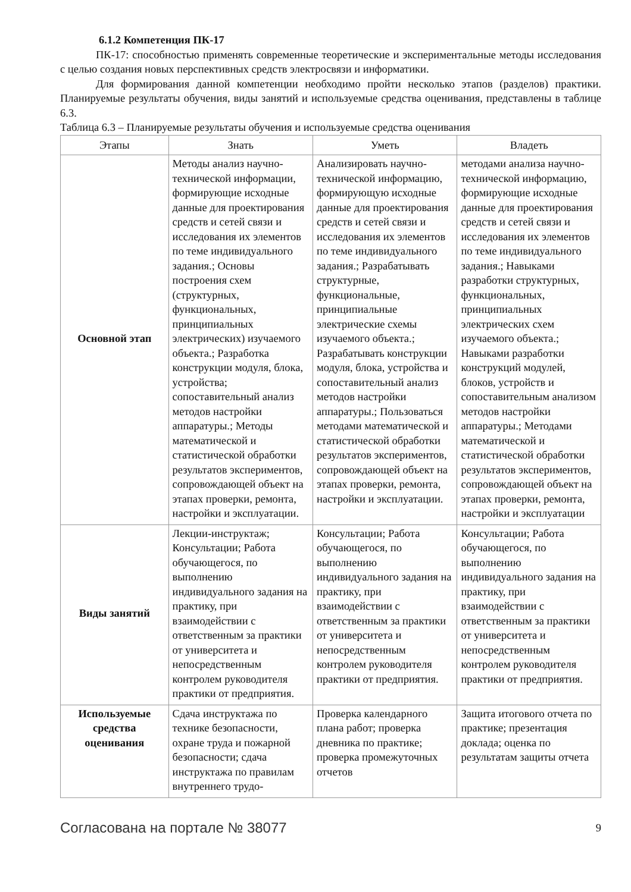6.1.2 Компетенция ПК-17
ПК-17: способностью применять современные теоретические и экспериментальные методы исследования с целью создания новых перспективных средств электросвязи и информатики.
Для формирования данной компетенции необходимо пройти несколько этапов (разделов) практики. Планируемые результаты обучения, виды занятий и используемые средства оценивания, представлены в таблице 6.3.
Таблица 6.3 – Планируемые результаты обучения и используемые средства оценивания
| Этапы | Знать | Уметь | Владеть |
| --- | --- | --- | --- |
| Основной этап | Методы анализ научно-технической информации, формирующие исходные данные для проектирования средств и сетей связи и исследования их элементов по теме индивидуального задания.; Основы построения схем (структурных, функциональных, принципиальных электрических) изучаемого объекта.; Разработка конструкции модуля, блока, устройства; сопоставительный анализ методов настройки аппаратуры.; Методы математической и статистической обработки результатов экспериментов, сопровождающей объект на этапах проверки, ремонта, настройки и эксплуатации. | Анализировать научно-технической информацию, формирующую исходные данные для проектирования средств и сетей связи и исследования их элементов по теме индивидуального задания.; Разрабатывать структурные, функциональные, принципиальные электрические схемы изучаемого объекта.; Разрабатывать конструкции модуля, блока, устройства и сопоставительный анализ методов настройки аппаратуры.; Пользоваться методами математической и статистической обработки результатов экспериментов, сопровождающей объект на этапах проверки, ремонта, настройки и эксплуатации. | методами анализа научно-технической информацию, формирующие исходные данные для проектирования средств и сетей связи и исследования их элементов по теме индивидуального задания.; Навыками разработки структурных, функциональных, принципиальных электрических схем изучаемого объекта.; Навыками разработки конструкций модулей, блоков, устройств и сопоставительным анализом методов настройки аппаратуры.; Методами математической и статистической обработки результатов экспериментов, сопровождающей объект на этапах проверки, ремонта, настройки и эксплуатации |
| Виды занятий | Лекции-инструктаж; Консультации; Работа обучающегося, по выполнению индивидуального задания на практику, при взаимодействии с ответственным за практики от университета и непосредственным контролем руководителя практики от предприятия. | Консультации; Работа обучающегося, по выполнению индивидуального задания на практику, при взаимодействии с ответственным за практики от университета и непосредственным контролем руководителя практики от предприятия. | Консультации; Работа обучающегося, по выполнению индивидуального задания на практику, при взаимодействии с ответственным за практики от университета и непосредственным контролем руководителя практики от предприятия. |
| Используемые средства оценивания | Сдача инструктажа по технике безопасности, охране труда и пожарной безопасности; сдача инструктажа по правилам внутреннего трудо- | Проверка календарного плана работ; проверка дневника по практике; проверка промежуточных отчетов | Защита итогового отчета по практике; презентация доклада; оценка по результатам защиты отчета |
Согласована на портале № 38077 9